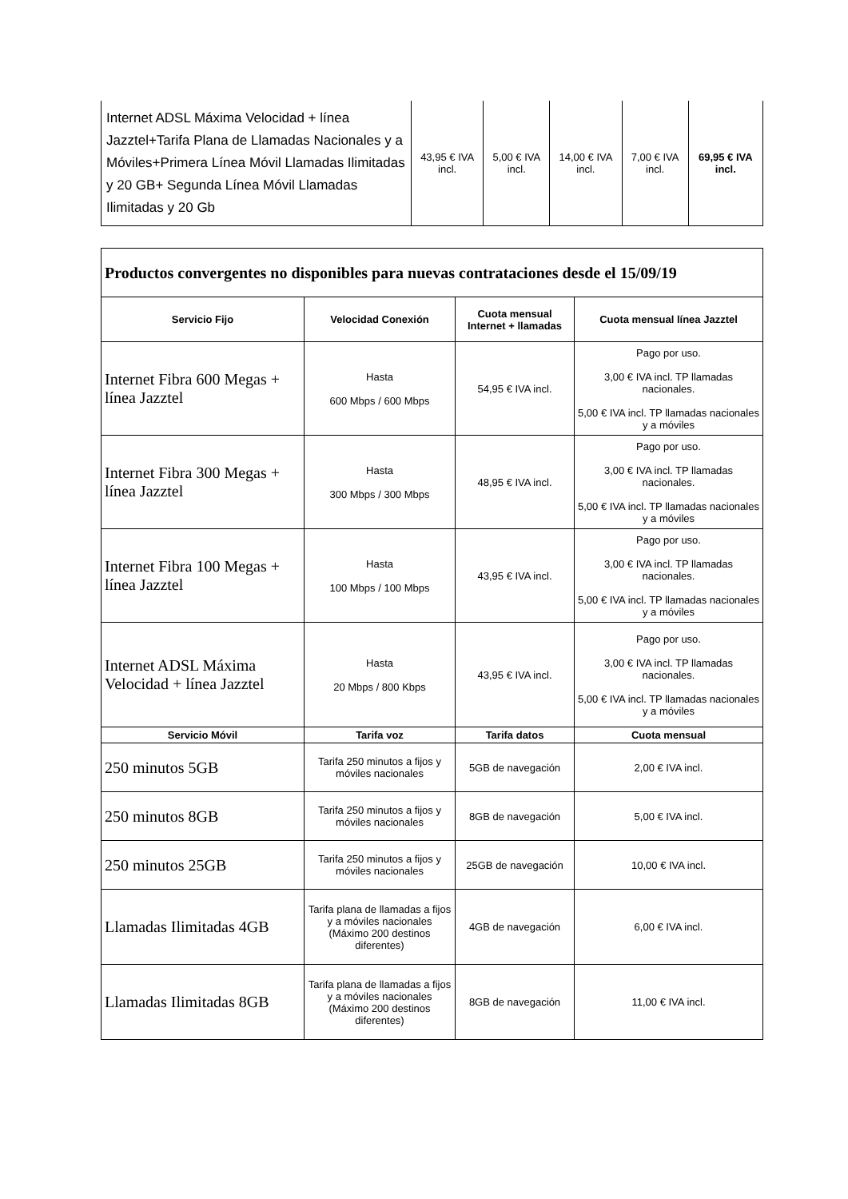| Internet ADSL Máxima Velocidad + línea Jazztel+Tarifa Plana de Llamadas Nacionales y a Móviles+Primera Línea Móvil Llamadas Ilimitadas y 20 GB+ Segunda Línea Móvil Llamadas Ilimitadas y 20 Gb | 43,95 € IVA incl. | 5,00 € IVA incl. | 14,00 € IVA incl. | 7,00 € IVA incl. | 69,95 € IVA incl. |
| Productos convergentes no disponibles para nuevas contrataciones desde el 15/09/19 | | | |
| Servicio Fijo | Velocidad Conexión | Cuota mensual Internet + llamadas | Cuota mensual línea Jazztel |
| Internet Fibra 600 Megas + línea Jazztel | Hasta 600 Mbps / 600 Mbps | 54,95 € IVA incl. | Pago por uso. 3,00 € IVA incl. TP llamadas nacionales. 5,00 € IVA incl. TP llamadas nacionales y a móviles |
| Internet Fibra 300 Megas + línea Jazztel | Hasta 300 Mbps / 300 Mbps | 48,95 € IVA incl. | Pago por uso. 3,00 € IVA incl. TP llamadas nacionales. 5,00 € IVA incl. TP llamadas nacionales y a móviles |
| Internet Fibra 100 Megas + línea Jazztel | Hasta 100 Mbps / 100 Mbps | 43,95 € IVA incl. | Pago por uso. 3,00 € IVA incl. TP llamadas nacionales. 5,00 € IVA incl. TP llamadas nacionales y a móviles |
| Internet ADSL Máxima Velocidad + línea Jazztel | Hasta 20 Mbps / 800 Kbps | 43,95 € IVA incl. | Pago por uso. 3,00 € IVA incl. TP llamadas nacionales. 5,00 € IVA incl. TP llamadas nacionales y a móviles |
| Servicio Móvil | Tarifa voz | Tarifa datos | Cuota mensual |
| 250 minutos 5GB | Tarifa 250 minutos a fijos y móviles nacionales | 5GB de navegación | 2,00 € IVA incl. |
| 250 minutos 8GB | Tarifa 250 minutos a fijos y móviles nacionales | 8GB de navegación | 5,00 € IVA incl. |
| 250 minutos 25GB | Tarifa 250 minutos a fijos y móviles nacionales | 25GB de navegación | 10,00 € IVA incl. |
| Llamadas Ilimitadas 4GB | Tarifa plana de llamadas a fijos y a móviles nacionales (Máximo 200 destinos diferentes) | 4GB de navegación | 6,00 € IVA incl. |
| Llamadas Ilimitadas 8GB | Tarifa plana de llamadas a fijos y a móviles nacionales (Máximo 200 destinos diferentes) | 8GB de navegación | 11,00 € IVA incl. |